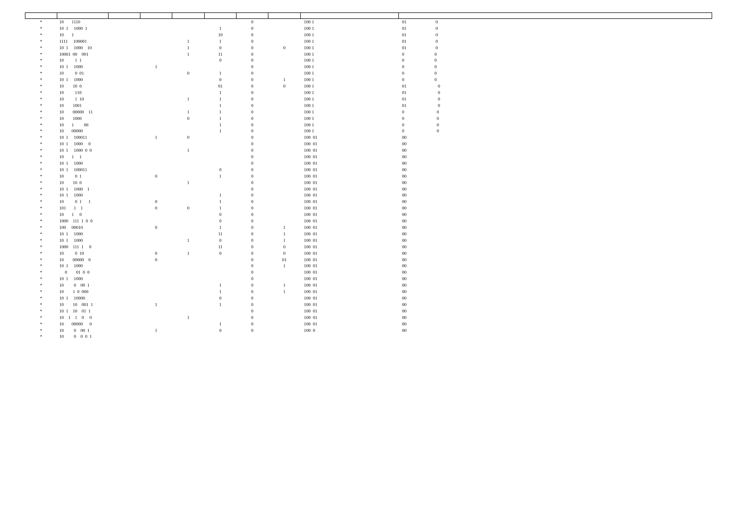| * | 10 1110 | | | | | 0 | | 100 1 | 01 0 |
| * | 10 1 1000 1 | | | | 1 | 0 | | 100 1 | 01 0 |
| * | 10 1 | | | | 10 | 0 | | 100 1 | 01 0 |
| * | 1111 100001 | | | 1 | 1 | 0 | | 100 1 | 01 0 |
| * | 10 1 1000 10 | | | 1 | 0 | 0 | 0 | 100 1 | 01 0 |
| * | 10001 00 001 | | | 1 | 11 | 0 | | 100 1 | 0 0 |
| * | 10 1 1 | | | | 0 | 0 | | 100 1 | 0 0 |
| * | 10 1 1000 | | 1 | | | 0 | | 100 1 | 0 0 |
| * | 10 0 01 | | | 0 | 1 | 0 | | 100 1 | 0 0 |
| * | 10 1 1000 | | | | 0 | 0 | 1 | 100 1 | 0 0 |
| * | 10 10 0 | | | | 01 | 0 | 0 | 100 1 | 01 0 |
| * | 10 110 | | | | 1 | 0 | | 100 1 | 01 0 |
| * | 10 1 10 | | | 1 | 1 | 0 | | 100 1 | 01 0 |
| * | 10 1001 | | | | 1 | 0 | | 100 1 | 01 0 |
| * | 10 00000 11 | | | 1 | 1 | 0 | | 100 1 | 0 0 |
| * | 10 1000 | | | 0 | 1 | 0 | | 100 1 | 0 0 |
| * | 10 1 00 | | | | 1 | 0 | | 100 1 | 0 0 |
| * | 10 00000 | | | | 1 | 0 | | 100 1 | 0 0 |
| * | 10 1 100011 | | 1 | 0 | | 0 | | 100 01 | 00 |
| * | 10 1 1000 0 | | | | | 0 | | 100 01 | 00 |
| * | 10 1 1000 0 0 | | | 1 | | 0 | | 100 01 | 00 |
| * | 10 1 1 | | | | | 0 | | 100 01 | 00 |
| * | 10 1 1000 | | | | | 0 | | 100 01 | 00 |
| * | 10 1 100011 | | | | 0 | 0 | | 100 01 | 00 |
| * | 10 0 1 | | 0 | | 1 | 0 | | 100 01 | 00 |
| * | 10 10 0 | | | 1 | | 0 | | 100 01 | 00 |
| * | 10 1 1000 1 | | | | | 0 | | 100 01 | 00 |
| * | 10 1 1000 | | | | 1 | 0 | | 100 01 | 00 |
| * | 10 0 1 1 | | 0 | | 1 | 0 | | 100 01 | 00 |
| * | 101 1 1 | | 0 | 0 | 1 | 0 | | 100 01 | 00 |
| * | 10 1 0 | | | | 0 | 0 | | 100 01 | 00 |
| * | 1000 111 1 0 0 | | | | 0 | 0 | | 100 01 | 00 |
| * | 100 00010 | | 0 | | 1 | 0 | 1 | 100 01 | 00 |
| * | 10 1 1000 | | | | 11 | 0 | 1 | 100 01 | 00 |
| * | 10 1 1000 | | | 1 | 0 | 0 | 1 | 100 01 | 00 |
| * | 1000 111 1 0 | | | | 11 | 0 | 0 | 100 01 | 00 |
| * | 10 0 10 | | 0 | 1 | 0 | 0 | 0 | 100 01 | 00 |
| * | 10 00000 0 | | 0 | | | 0 | 01 | 100 01 | 00 |
| * | 10 1 1000 | | | | | 0 | 1 | 100 01 | 00 |
| * | 0 01 0 0 | | | | | 0 | | 100 01 | 00 |
| * | 10 1 1000 | | | | | 0 | | 100 01 | 00 |
| * | 10 0 00 1 | | | | 1 | 0 | 1 | 100 01 | 00 |
| * | 10 1 0 000 | | | | 1 | 0 | 1 | 100 01 | 00 |
| * | 10 1 10000 | | | | 0 | 0 | | 100 01 | 00 |
| * | 10 10 001 1 | | 1 | | 1 | 0 | | 100 01 | 00 |
| * | 10 1 10 01 1 | | | | | 0 | | 100 01 | 00 |
| * | 10 1 1 0 0 | | | 1 | | 0 | | 100 01 | 00 |
| * | 10 00000 0 | | | | 1 | 0 | | 100 01 | 00 |
| * | 10 0 00 1 | | 1 | | 0 | 0 | | 100 0 | 00 |
| * | 10 0 0 0 1 | | | | | | | | |